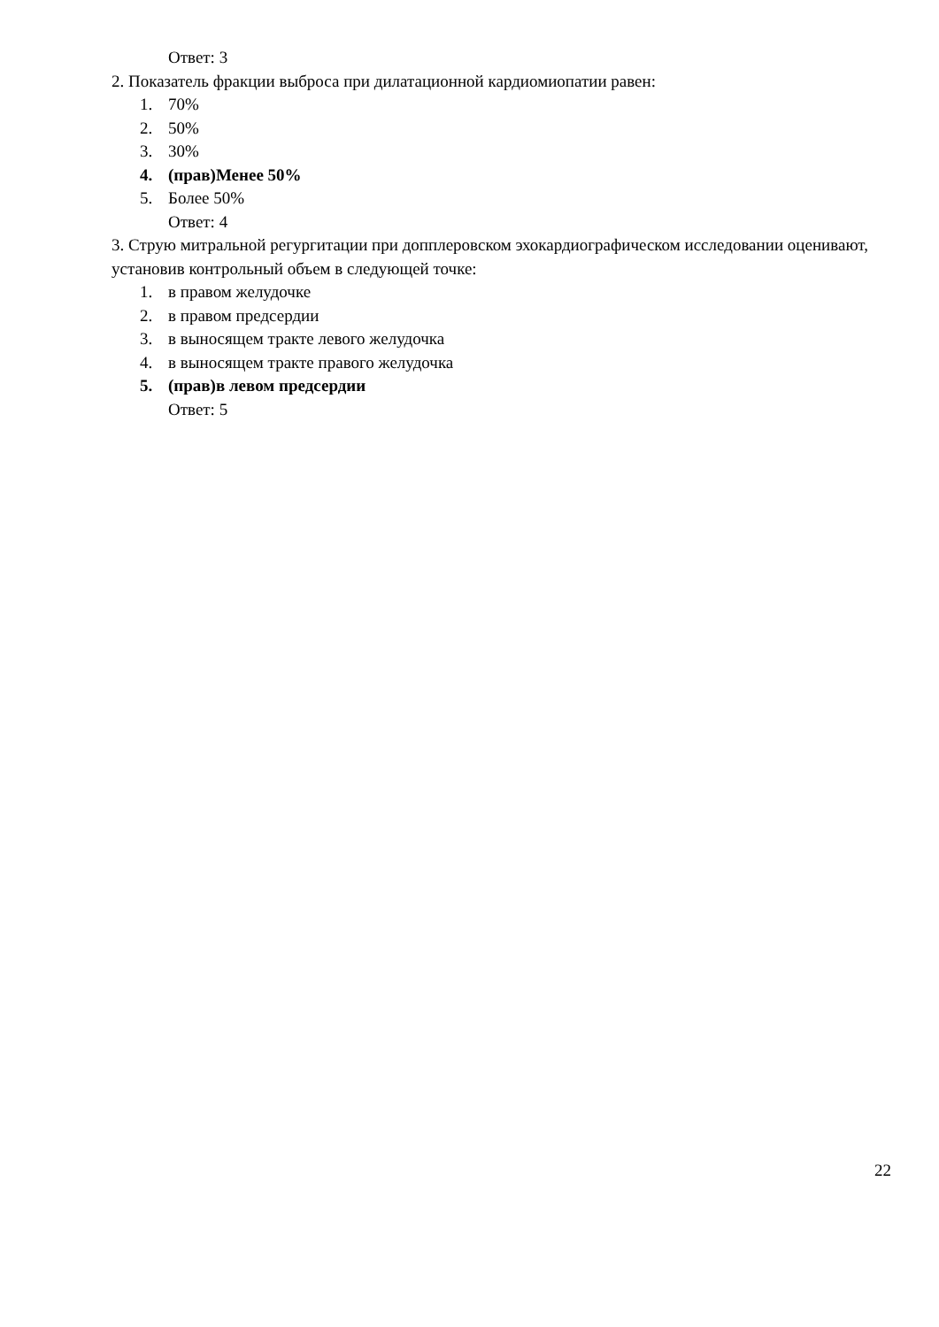Ответ: 3
2. Показатель фракции выброса при дилатационной кардиомиопатии равен:
1. 70%
2. 50%
3. 30%
4. (прав)Менее 50%
5. Более 50%
Ответ: 4
3. Струю митральной регургитации при допплеровском эхокардиографическом исследовании оценивают, установив контрольный объем в следующей точке:
1. в правом желудочке
2. в правом предсердии
3. в выносящем тракте левого желудочка
4. в выносящем тракте правого желудочка
5. (прав)в левом предсердии
Ответ: 5
22